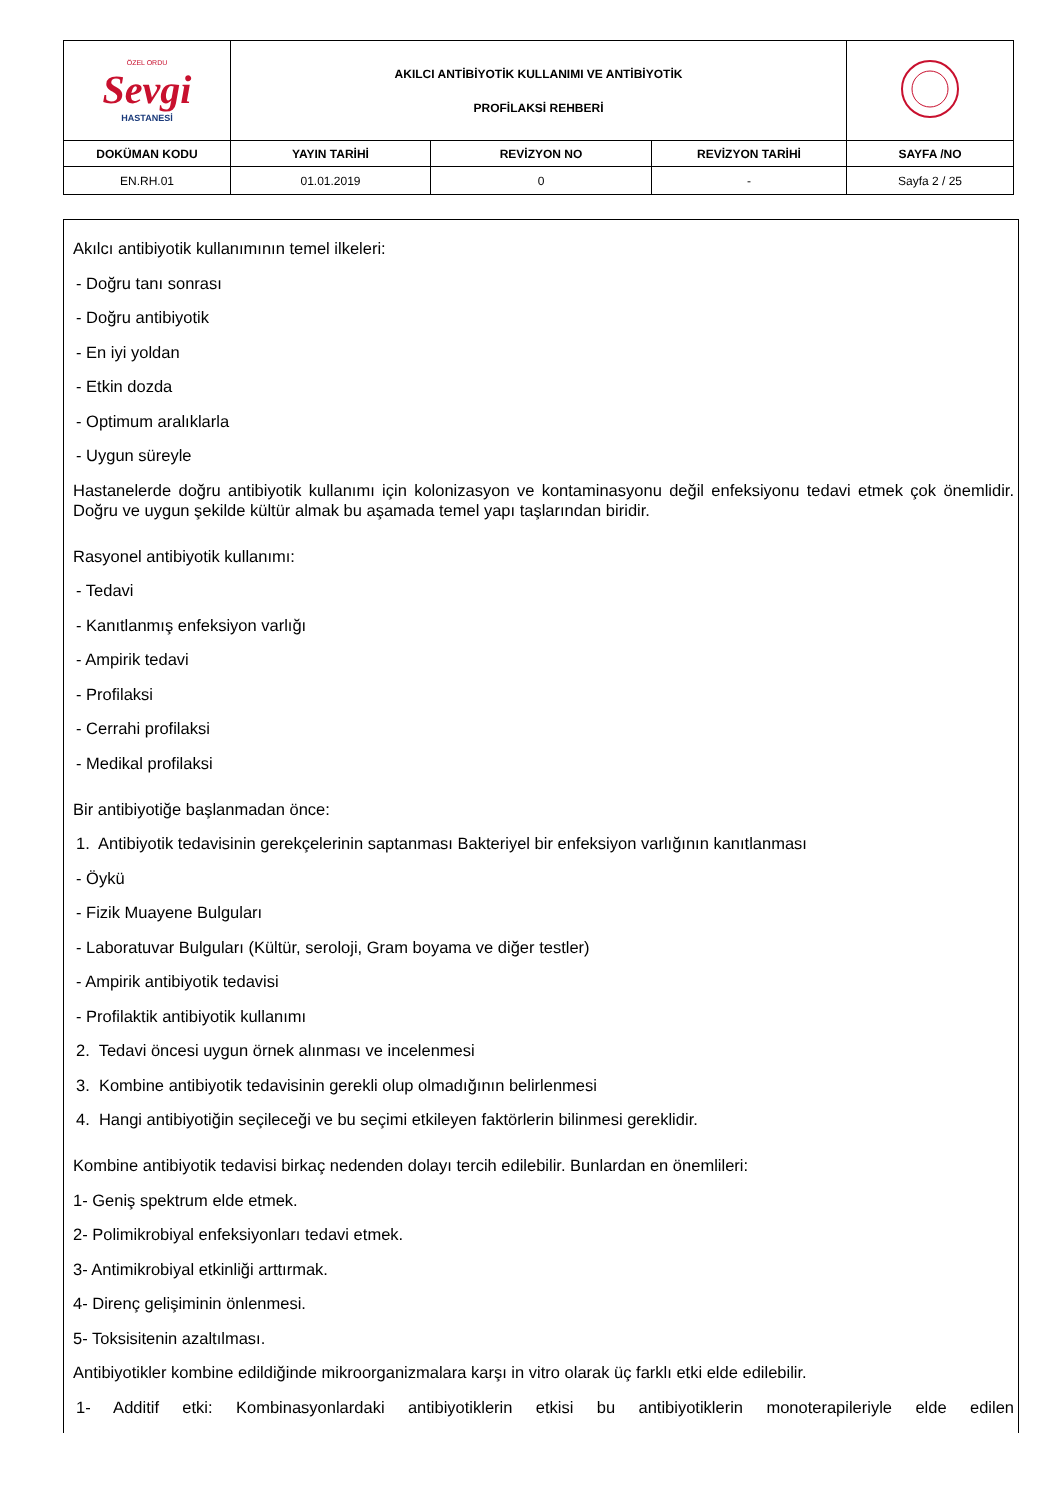| ÖZEL ORDU Sevgi HASTANESİ | AKILCI ANTİBİYOTİK KULLANIMI VE ANTİBİYOTİK PROFİLAKSİ REHBERİ | | | |
| DOKÜMAN KODU | YAYIN TARİHİ | REVİZYON NO | REVİZYON TARİHİ | SAYFA /NO |
| EN.RH.01 | 01.01.2019 | 0 | - | Sayfa 2 / 25 |
Akılcı antibiyotik kullanımının temel ilkeleri:
- Doğru tanı sonrası
- Doğru antibiyotik
- En iyi yoldan
- Etkin dozda
- Optimum aralıklarla
- Uygun süreyle
Hastanelerde doğru antibiyotik kullanımı için kolonizasyon ve kontaminasyonu değil enfeksiyonu tedavi etmek çok önemlidir. Doğru ve uygun şekilde kültür almak bu aşamada temel yapı taşlarından biridir.
Rasyonel antibiyotik kullanımı:
- Tedavi
- Kanıtlanmış enfeksiyon varlığı
- Ampirik tedavi
- Profilaksi
- Cerrahi profilaksi
- Medikal profilaksi
Bir antibiyotiğe başlanmadan önce:
1. Antibiyotik tedavisinin gerekçelerinin saptanması Bakteriyel bir enfeksiyon varlığının kanıtlanması
- Öykü
- Fizik Muayene Bulguları
- Laboratuvar Bulguları (Kültür, seroloji, Gram boyama ve diğer testler)
- Ampirik antibiyotik tedavisi
- Profilaktik antibiyotik kullanımı
2. Tedavi öncesi uygun örnek alınması ve incelenmesi
3. Kombine antibiyotik tedavisinin gerekli olup olmadığının belirlenmesi
4. Hangi antibiyotiğin seçileceği ve bu seçimi etkileyen faktörlerin bilinmesi gereklidir.
Kombine antibiyotik tedavisi birkaç nedenden dolayı tercih edilebilir. Bunlardan en önemlileri:
1- Geniş spektrum elde etmek.
2- Polimikrobiyal enfeksiyonları tedavi etmek.
3- Antimikrobiyal etkinliği arttırmak.
4- Direnç gelişiminin önlenmesi.
5- Toksisitenin azaltılması.
Antibiyotikler kombine edildiğinde mikroorganizmalara karşı in vitro olarak üç farklı etki elde edilebilir.
1- Additif etki: Kombinasyonlardaki antibiyotiklerin etkisi bu antibiyotiklerin monoterapileriyle elde edilen